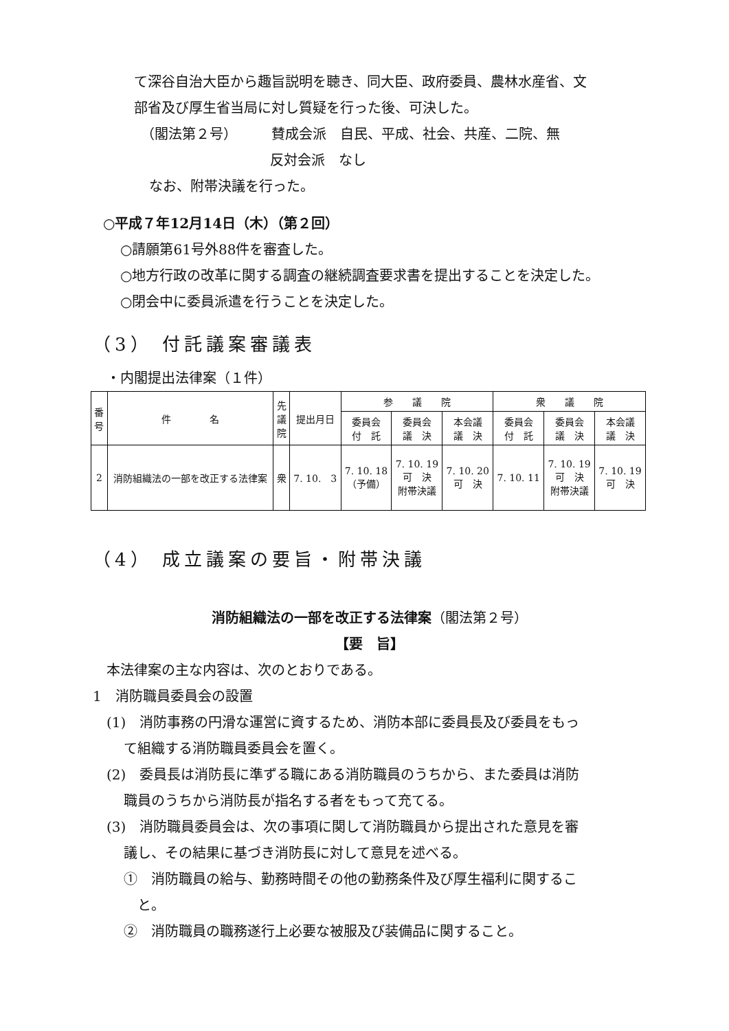て深谷自治大臣から趣旨説明を聴き、同大臣、政府委員、農林水産省、文
部省及び厚生省当局に対し質疑を行った後、可決した。
（閣法第２号）　　　賛成会派　自民、平成、社会、共産、二院、無
反対会派　なし
なお、附帯決議を行った。
○平成７年12月14日（木）（第２回）
○請願第61号外88件を審査した。
○地方行政の改革に関する調査の継続調査要求書を提出することを決定した。
○閉会中に委員派遣を行うことを決定した。
（3） 付託議案審議表
・内閣提出法律案（１件）
| 番 号 | 件 名 | 先 議 院 | 提出月日 | 参 議 院 | | | 衆 議 院 | | |
| --- | --- | --- | --- | --- | --- | --- | --- | --- | --- |
| | | | | 委員会 付 託 | 委員会 議 決 | 本会議 議 決 | 委員会 付 託 | 委員会 議 決 | 本会議 議 決 |
| 2 | 消防組織法の一部を改正する法律案 | 衆 | 7. 10. 3 | 7. 10. 18 （予備） | 7. 10. 19 可 決 附帯決議 | 7. 10. 20 可 決 | 7. 10. 11 | 7. 10. 19 可 決 附帯決議 | 7. 10. 19 可 決 |
（4） 成立議案の要旨・附帯決議
消防組織法の一部を改正する法律案（閣法第２号）
【要　旨】
本法律案の主な内容は、次のとおりである。
1　消防職員委員会の設置
(1)　消防事務の円滑な運営に資するため、消防本部に委員長及び委員をもっ
て組織する消防職員委員会を置く。
(2)　委員長は消防長に準ずる職にある消防職員のうちから、また委員は消防
職員のうちから消防長が指名する者をもって充てる。
(3)　消防職員委員会は、次の事項に関して消防職員から提出された意見を審
議し、その結果に基づき消防長に対して意見を述べる。
①　消防職員の給与、勤務時間その他の勤務条件及び厚生福利に関するこ
と。
②　消防職員の職務遂行上必要な被服及び装備品に関すること。